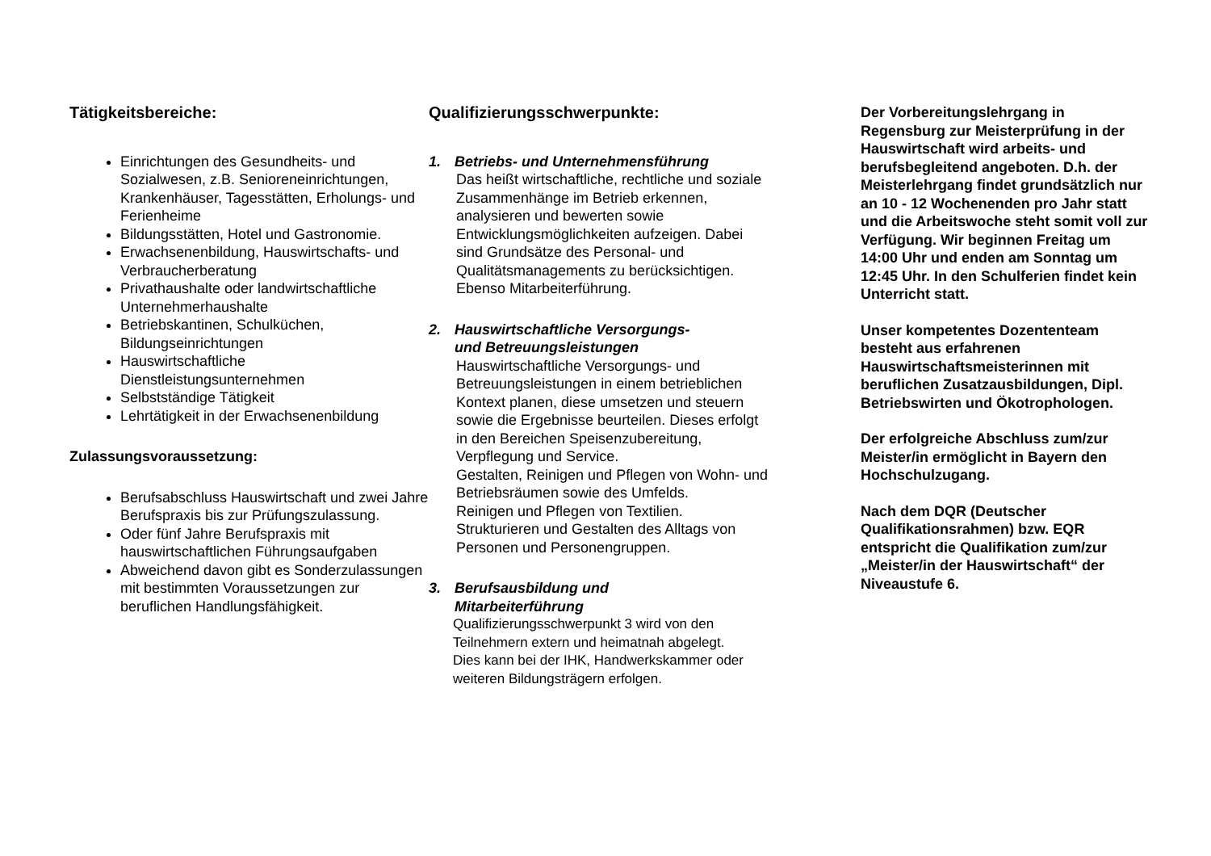Tätigkeitsbereiche:
Einrichtungen des Gesundheits- und Sozialwesen, z.B. Senioreneinrichtungen, Krankenhäuser, Tagesstätten, Erholungs- und Ferienheime
Bildungsstätten, Hotel und Gastronomie.
Erwachsenenbildung, Hauswirtschafts- und Verbraucherberatung
Privathaushalte oder landwirtschaftliche Unternehmerhaushalte
Betriebskantinen, Schulküchen, Bildungseinrichtungen
Hauswirtschaftliche Dienstleistungsunternehmen
Selbstständige Tätigkeit
Lehrtätigkeit in der Erwachsenenbildung
Zulassungsvoraussetzung:
Berufsabschluss Hauswirtschaft und zwei Jahre Berufspraxis bis zur Prüfungszulassung.
Oder fünf Jahre Berufspraxis mit hauswirtschaftlichen Führungsaufgaben
Abweichend davon gibt es Sonderzulassungen mit bestimmten Voraussetzungen zur beruflichen Handlungsfähigkeit.
Qualifizierungsschwerpunkte:
1. Betriebs- und Unternehmensführung
Das heißt wirtschaftliche, rechtliche und soziale Zusammenhänge im Betrieb erkennen, analysieren und bewerten sowie Entwicklungsmöglichkeiten aufzeigen. Dabei sind Grundsätze des Personal- und Qualitätsmanagements zu berücksichtigen.
Ebenso Mitarbeiterführung.
2. Hauswirtschaftliche Versorgungs-
und Betreuungsleistungen
Hauswirtschaftliche Versorgungs- und Betreuungsleistungen in einem betrieblichen Kontext planen, diese umsetzen und steuern sowie die Ergebnisse beurteilen. Dieses erfolgt in den Bereichen Speisenzubereitung, Verpflegung und Service.
Gestalten, Reinigen und Pflegen von Wohn- und Betriebsräumen sowie des Umfelds.
Reinigen und Pflegen von Textilien.
Strukturieren und Gestalten des Alltags von Personen und Personengruppen.
3. Berufsausbildung und
Mitarbeiterführung
Qualifizierungsschwerpunkt 3 wird von den Teilnehmern extern und heimatnah abgelegt.
Dies kann bei der IHK, Handwerkskammer oder weiteren Bildungsträgern erfolgen.
Der Vorbereitungslehrgang in Regensburg zur Meisterprüfung in der Hauswirtschaft wird arbeits- und berufsbegleitend angeboten. D.h. der Meisterlehrgang findet grundsätzlich nur an 10 - 12 Wochenenden pro Jahr statt und die Arbeitswoche steht somit voll zur Verfügung. Wir beginnen Freitag um 14:00 Uhr und enden am Sonntag um 12:45 Uhr. In den Schulferien findet kein Unterricht statt.
Unser kompetentes Dozententeam besteht aus erfahrenen Hauswirtschaftsmeisterinnen mit beruflichen Zusatzausbildungen, Dipl. Betriebswirten und Ökotrophologen.
Der erfolgreiche Abschluss zum/zur Meister/in ermöglicht in Bayern den Hochschulzugang.
Nach dem DQR (Deutscher Qualifikationsrahmen) bzw. EQR entspricht die Qualifikation zum/zur „Meister/in der Hauswirtschaft“ der Niveaustufe 6.